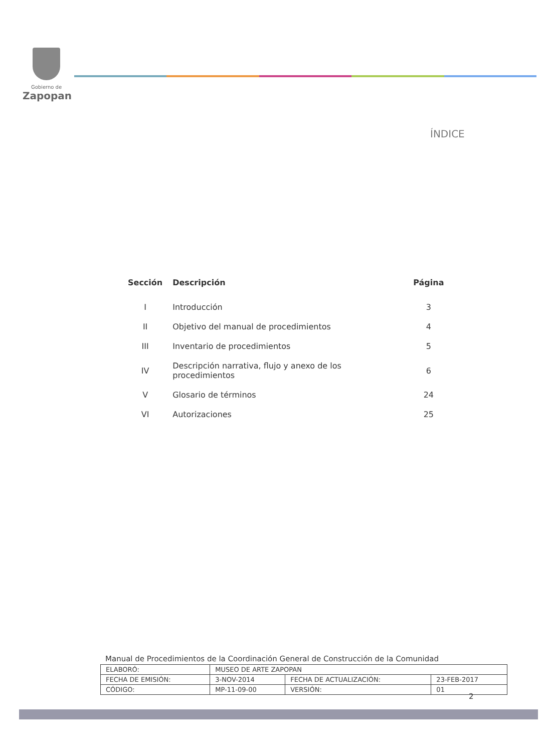Gobierno de
Zapopan
ÍNDICE
| Sección | Descripción | Página |
| --- | --- | --- |
| I | Introducción | 3 |
| II | Objetivo del manual de procedimientos | 4 |
| III | Inventario de procedimientos | 5 |
| IV | Descripción narrativa, flujo y anexo de los procedimientos | 6 |
| V | Glosario de términos | 24 |
| VI | Autorizaciones | 25 |
Manual de Procedimientos de la Coordinación General de Construcción de la Comunidad
| ELABORÓ: | MUSEO DE ARTE ZAPOPAN | | |
| FECHA DE EMISIÓN: | 3-NOV-2014 | FECHA DE ACTUALIZACIÓN: | 23-FEB-2017 |
| CÓDIGO: | MP-11-09-00 | VERSIÓN: | 01 |
2